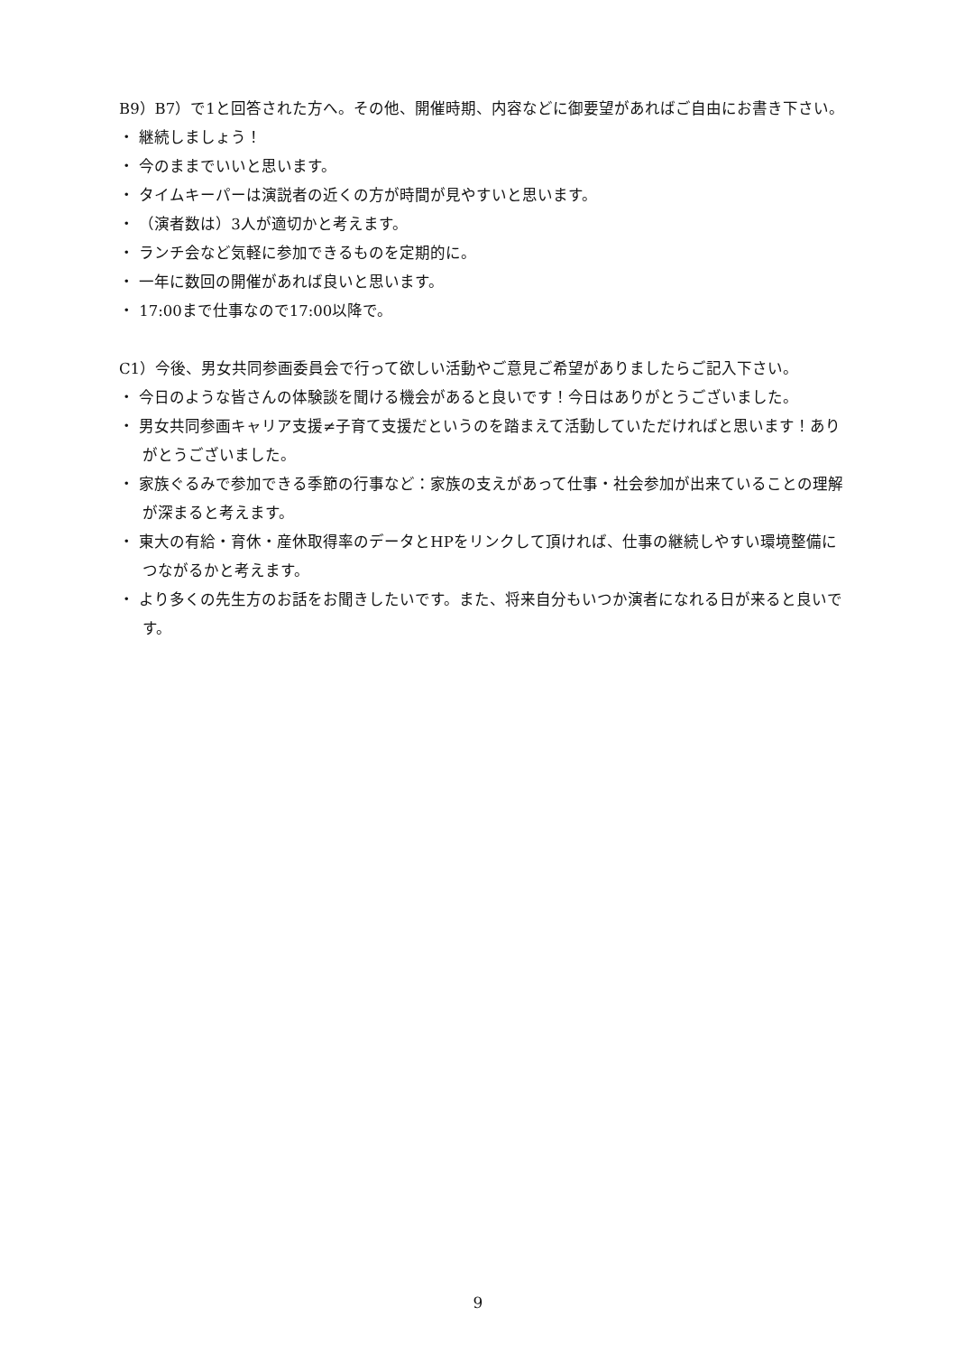B9）B7）で1と回答された方へ。その他、開催時期、内容などに御要望があればご自由にお書き下さい。
・ 継続しましょう！
・ 今のままでいいと思います。
・ タイムキーパーは演説者の近くの方が時間が見やすいと思います。
・ （演者数は）3人が適切かと考えます。
・ ランチ会など気軽に参加できるものを定期的に。
・ 一年に数回の開催があれば良いと思います。
・ 17:00まで仕事なので17:00以降で。
C1）今後、男女共同参画委員会で行って欲しい活動やご意見ご希望がありましたらご記入下さい。
・ 今日のような皆さんの体験談を聞ける機会があると良いです！今日はありがとうございました。
・ 男女共同参画キャリア支援≠子育て支援だというのを踏まえて活動していただければと思います！ありがとうございました。
・ 家族ぐるみで参加できる季節の行事など：家族の支えがあって仕事・社会参加が出来ていることの理解が深まると考えます。
・ 東大の有給・育休・産休取得率のデータとHPをリンクして頂ければ、仕事の継続しやすい環境整備につながるかと考えます。
・ より多くの先生方のお話をお聞きしたいです。また、将来自分もいつか演者になれる日が来ると良いです。
9